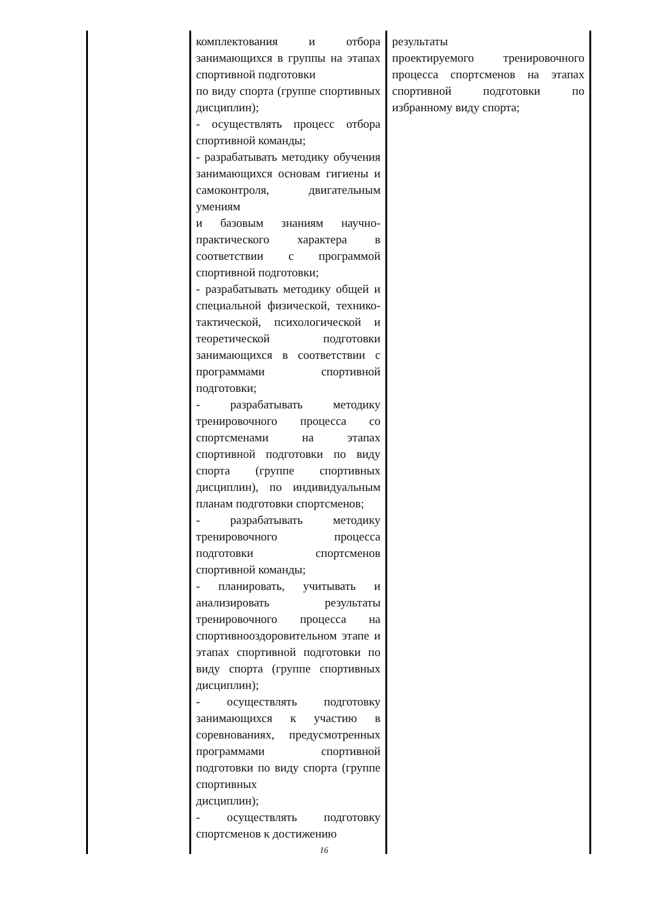| | комплектования и отбора занимающихся в группы на этапах спортивной подготовки по виду спорта (группе спортивных дисциплин); - осуществлять процесс отбора спортивной команды; - разрабатывать методику обучения занимающихся основам гигиены и самоконтроля, двигательным умениям и базовым знаниям научно-практического характера в соответствии с программой спортивной подготовки; - разрабатывать методику общей и специальной физической, технико-тактической, психологической и теоретической подготовки занимающихся в соответствии с программами спортивной подготовки; - разрабатывать методику тренировочного процесса со спортсменами на этапах спортивной подготовки по виду спорта (группе спортивных дисциплин), по индивидуальным планам подготовки спортсменов; - разрабатывать методику тренировочного процесса подготовки спортсменов спортивной команды; - планировать, учитывать и анализировать результаты тренировочного процесса на спортивнооздоровительном этапе и этапах спортивной подготовки по виду спорта (группе спортивных дисциплин); - осуществлять подготовку занимающихся к участию в соревнованиях, предусмотренных программами спортивной подготовки по виду спорта (группе спортивных дисциплин); - осуществлять подготовку спортсменов к достижению | результаты проектируемого тренировочного процесса спортсменов на этапах спортивной подготовки по избранному виду спорта; |
16